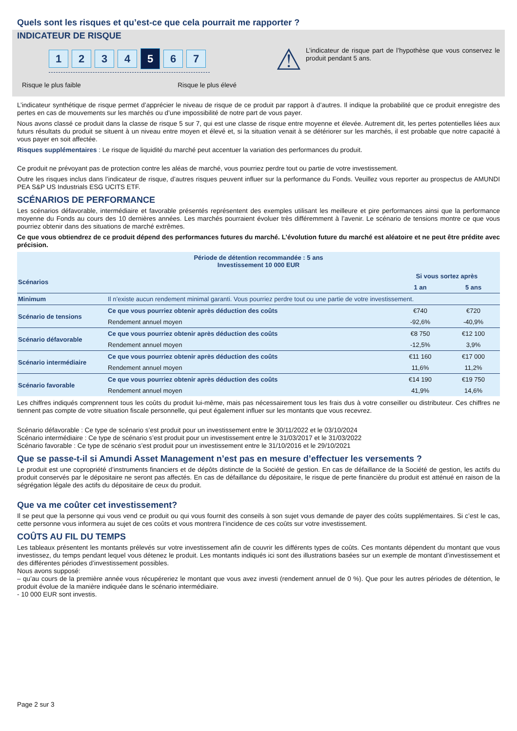Quels sont les risques et qu’est-ce que cela pourrait me rapporter ?
INDICATEUR DE RISQUE
1 2 3 4
5
6 7
Risque le plus faible Risque le plus élevé
⚠
L’indicateur de risque part de l’hypothèse que vous conservez le produit pendant 5 ans.
L’indicateur synthétique de risque permet d’apprécier le niveau de risque de ce produit par rapport à d’autres. Il indique la probabilité que ce produit enregistre des pertes en cas de mouvements sur les marchés ou d’une impossibilité de notre part de vous payer.
Nous avons classé ce produit dans la classe de risque 5 sur 7, qui est une classe de risque entre moyenne et élevée. Autrement dit, les pertes potentielles liées aux futurs résultats du produit se situent à un niveau entre moyen et élevé et, si la situation venait à se détériorer sur les marchés, il est probable que notre capacité à vous payer en soit affectée.
Risques supplémentaires : Le risque de liquidité du marché peut accentuer la variation des performances du produit.
Ce produit ne prévoyant pas de protection contre les aléas de marché, vous pourriez perdre tout ou partie de votre investissement.
Outre les risques inclus dans l’indicateur de risque, d’autres risques peuvent influer sur la performance du Fonds. Veuillez vous reporter au prospectus de AMUNDI PEA S&P US Industrials ESG UCITS ETF.
SCÉNARIOS DE PERFORMANCE
Les scénarios défavorable, intermédiaire et favorable présentés représentent des exemples utilisant les meilleure et pire performances ainsi que la performance moyenne du Fonds au cours des 10 dernières années. Les marchés pourraient évoluer très différemment à l’avenir. Le scénario de tensions montre ce que vous pourriez obtenir dans des situations de marché extrêmes.
Ce que vous obtiendrez de ce produit dépend des performances futures du marché. L’évolution future du marché est aléatoire et ne peut être prédite avec précision.
| Période de détention recommandée : 5 ans Investissement 10 000 EUR | | | |
| --- | --- | --- | --- |
| Scénarios | | Si vous sortez après | |
| | | 1 an | 5 ans |
| Minimum | Il n’existe aucun rendement minimal garanti. Vous pourriez perdre tout ou une partie de votre investissement. | | |
| Scénario de tensions | Ce que vous pourriez obtenir après déduction des coûts | €740 | €720 |
| | Rendement annuel moyen | -92,6% | -40,9% |
| Scénario défavorable | Ce que vous pourriez obtenir après déduction des coûts | €8 750 | €12 100 |
| | Rendement annuel moyen | -12,5% | 3,9% |
| Scénario intermédiaire | Ce que vous pourriez obtenir après déduction des coûts | €11 160 | €17 000 |
| | Rendement annuel moyen | 11,6% | 11,2% |
| Scénario favorable | Ce que vous pourriez obtenir après déduction des coûts | €14 190 | €19 750 |
| | Rendement annuel moyen | 41,9% | 14,6% |
Les chiffres indiqués comprennent tous les coûts du produit lui-même, mais pas nécessairement tous les frais dus à votre conseiller ou distributeur. Ces chiffres ne tiennent pas compte de votre situation fiscale personnelle, qui peut également influer sur les montants que vous recevrez.
Scénario défavorable : Ce type de scénario s’est produit pour un investissement entre le 30/11/2022 et le 03/10/2024
Scénario intermédiaire : Ce type de scénario s’est produit pour un investissement entre le 31/03/2017 et le 31/03/2022
Scénario favorable : Ce type de scénario s’est produit pour un investissement entre le 31/10/2016 et le 29/10/2021
Que se passe-t-il si Amundi Asset Management n’est pas en mesure d’effectuer les versements ?
Le produit est une copropriété d’instruments financiers et de dépôts distincte de la Société de gestion. En cas de défaillance de la Société de gestion, les actifs du produit conservés par le dépositaire ne seront pas affectés. En cas de défaillance du dépositaire, le risque de perte financière du produit est atténué en raison de la ségrégation légale des actifs du dépositaire de ceux du produit.
Que va me coûter cet investissement?
Il se peut que la personne qui vous vend ce produit ou qui vous fournit des conseils à son sujet vous demande de payer des coûts supplémentaires. Si c’est le cas, cette personne vous informera au sujet de ces coûts et vous montrera l’incidence de ces coûts sur votre investissement.
COÛTS AU FIL DU TEMPS
Les tableaux présentent les montants prélevés sur votre investissement afin de couvrir les différents types de coûts. Ces montants dépendent du montant que vous investissez, du temps pendant lequel vous détenez le produit. Les montants indiqués ici sont des illustrations basées sur un exemple de montant d’investissement et des différentes périodes d’investissement possibles.
Nous avons supposé:
– qu’au cours de la première année vous récupéreriez le montant que vous avez investi (rendement annuel de 0 %). Que pour les autres périodes de détention, le produit évolue de la manière indiquée dans le scénario intermédiaire.
- 10 000 EUR sont investis.
Page 2 sur 3